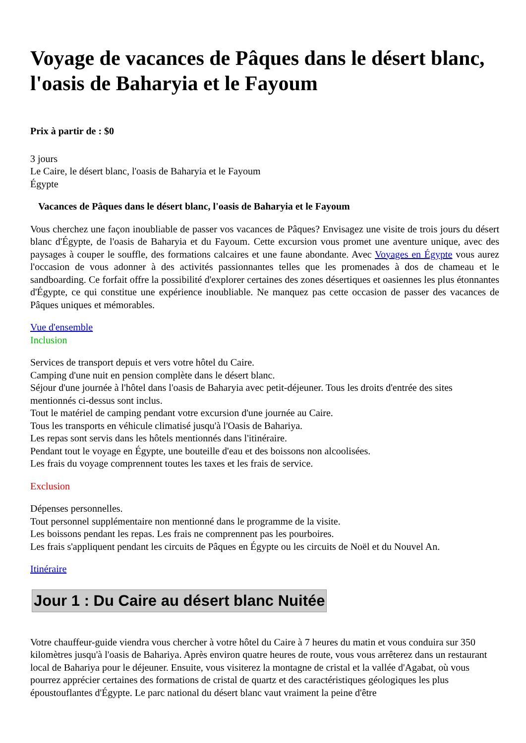Voyage de vacances de Pâques dans le désert blanc, l'oasis de Baharyia et le Fayoum
Prix à partir de : $0
3 jours
Le Caire, le désert blanc, l'oasis de Baharyia et le Fayoum
Égypte
Vacances de Pâques dans le désert blanc, l'oasis de Baharyia et le Fayoum
Vous cherchez une façon inoubliable de passer vos vacances de Pâques? Envisagez une visite de trois jours du désert blanc d'Égypte, de l'oasis de Baharyia et du Fayoum. Cette excursion vous promet une aventure unique, avec des paysages à couper le souffle, des formations calcaires et une faune abondante. Avec Voyages en Égypte vous aurez l'occasion de vous adonner à des activités passionnantes telles que les promenades à dos de chameau et le sandboarding. Ce forfait offre la possibilité d'explorer certaines des zones désertiques et oasiennes les plus étonnantes d'Égypte, ce qui constitue une expérience inoubliable. Ne manquez pas cette occasion de passer des vacances de Pâques uniques et mémorables.
Vue d'ensemble
Inclusion
Services de transport depuis et vers votre hôtel du Caire.
Camping d'une nuit en pension complète dans le désert blanc.
Séjour d'une journée à l'hôtel dans l'oasis de Baharyia avec petit-déjeuner. Tous les droits d'entrée des sites mentionnés ci-dessus sont inclus.
Tout le matériel de camping pendant votre excursion d'une journée au Caire.
Tous les transports en véhicule climatisé jusqu'à l'Oasis de Bahariya.
Les repas sont servis dans les hôtels mentionnés dans l'itinéraire.
Pendant tout le voyage en Égypte, une bouteille d'eau et des boissons non alcoolisées.
Les frais du voyage comprennent toutes les taxes et les frais de service.
Exclusion
Dépenses personnelles.
Tout personnel supplémentaire non mentionné dans le programme de la visite.
Les boissons pendant les repas. Les frais ne comprennent pas les pourboires.
Les frais s'appliquent pendant les circuits de Pâques en Égypte ou les circuits de Noël et du Nouvel An.
Itinéraire
Jour 1 : Du Caire au désert blanc Nuitée
Votre chauffeur-guide viendra vous chercher à votre hôtel du Caire à 7 heures du matin et vous conduira sur 350 kilomètres jusqu'à l'oasis de Bahariya. Après environ quatre heures de route, vous vous arrêterez dans un restaurant local de Bahariya pour le déjeuner. Ensuite, vous visiterez la montagne de cristal et la vallée d'Agabat, où vous pourrez apprécier certaines des formations de cristal de quartz et des caractéristiques géologiques les plus époustouflantes d'Égypte. Le parc national du désert blanc vaut vraiment la peine d'être